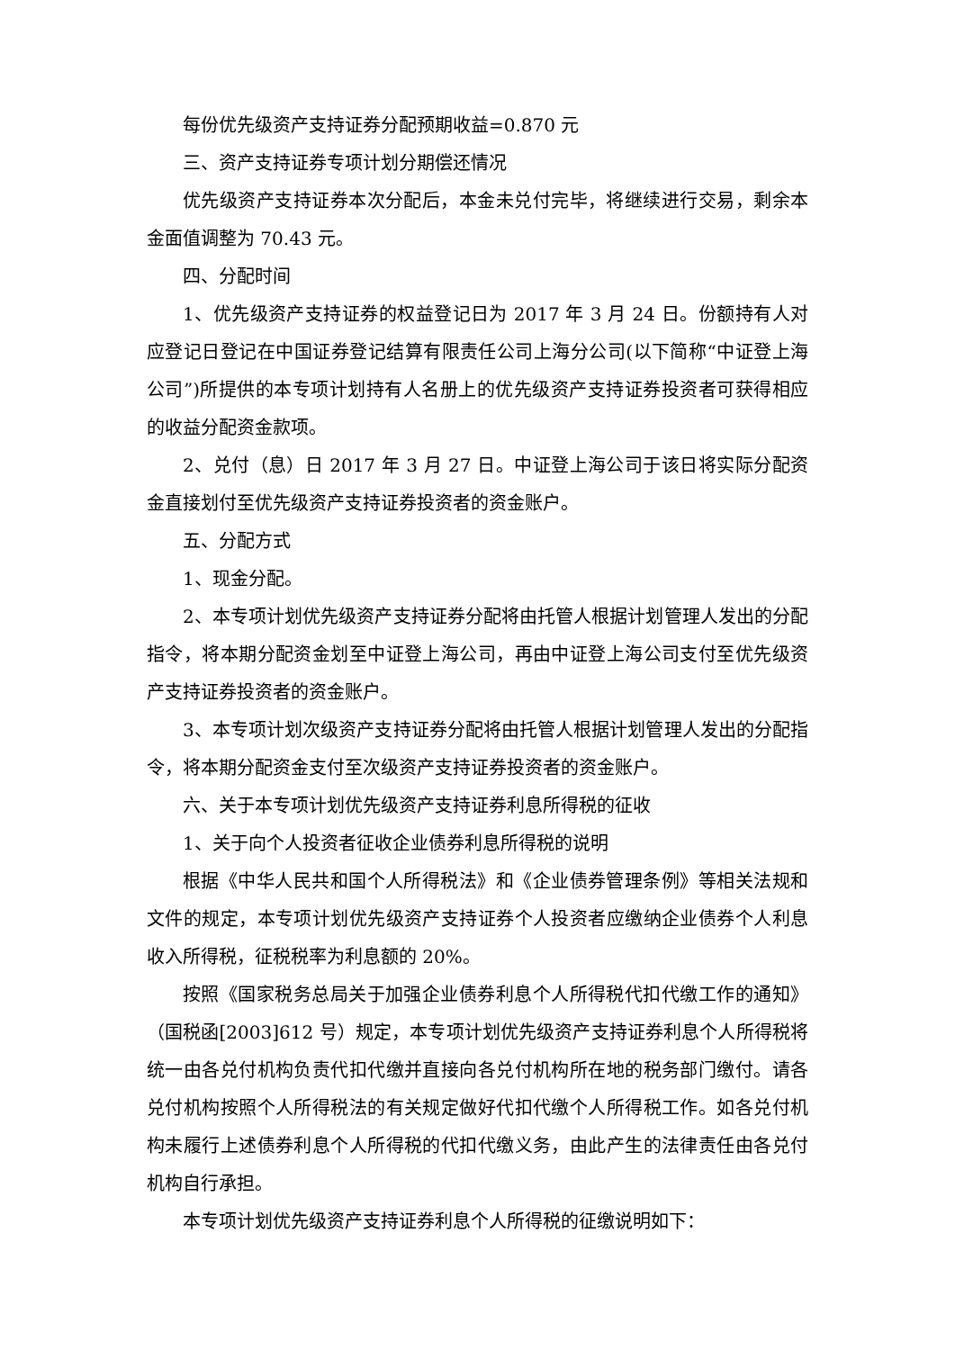每份优先级资产支持证券分配预期收益=0.870 元
三、资产支持证券专项计划分期偿还情况
优先级资产支持证券本次分配后，本金未兑付完毕，将继续进行交易，剩余本金面值调整为 70.43 元。
四、分配时间
1、优先级资产支持证券的权益登记日为 2017 年 3 月 24 日。份额持有人对应登记日登记在中国证券登记结算有限责任公司上海分公司(以下简称“中证登上海公司”)所提供的本专项计划持有人名册上的优先级资产支持证券投资者可获得相应的收益分配资金款项。
2、兑付（息）日 2017 年 3 月 27 日。中证登上海公司于该日将实际分配资金直接划付至优先级资产支持证券投资者的资金账户。
五、分配方式
1、现金分配。
2、本专项计划优先级资产支持证券分配将由托管人根据计划管理人发出的分配指令，将本期分配资金划至中证登上海公司，再由中证登上海公司支付至优先级资产支持证券投资者的资金账户。
3、本专项计划次级资产支持证券分配将由托管人根据计划管理人发出的分配指令，将本期分配资金支付至次级资产支持证券投资者的资金账户。
六、关于本专项计划优先级资产支持证券利息所得税的征收
1、关于向个人投资者征收企业债券利息所得税的说明
根据《中华人民共和国个人所得税法》和《企业债券管理条例》等相关法规和文件的规定，本专项计划优先级资产支持证券个人投资者应缴纳企业债券个人利息收入所得税，征税税率为利息额的 20%。
按照《国家税务总局关于加强企业债券利息个人所得税代扣代缴工作的通知》（国税函[2003]612 号）规定，本专项计划优先级资产支持证券利息个人所得税将统一由各兑付机构负责代扣代缴并直接向各兑付机构所在地的税务部门缴付。请各兑付机构按照个人所得税法的有关规定做好代扣代缴个人所得税工作。如各兑付机构未履行上述债券利息个人所得税的代扣代缴义务，由此产生的法律责任由各兑付机构自行承担。
本专项计划优先级资产支持证券利息个人所得税的征缴说明如下：